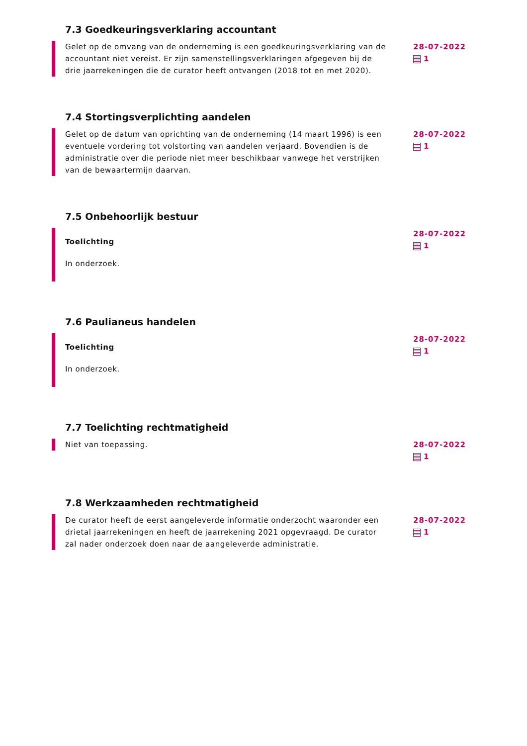7.3 Goedkeuringsverklaring accountant
Gelet op de omvang van de onderneming is een goedkeuringsverklaring van de accountant niet vereist. Er zijn samenstellingsverklaringen afgegeven bij de drie jaarrekeningen die de curator heeft ontvangen (2018 tot en met 2020).
28-07-2022
1
7.4 Stortingsverplichting aandelen
Gelet op de datum van oprichting van de onderneming (14 maart 1996) is een eventuele vordering tot volstorting van aandelen verjaard. Bovendien is de administratie over die periode niet meer beschikbaar vanwege het verstrijken van de bewaartermijn daarvan.
28-07-2022
1
7.5 Onbehoorlijk bestuur
Toelichting
In onderzoek.
28-07-2022
1
7.6 Paulianeus handelen
Toelichting
In onderzoek.
28-07-2022
1
7.7 Toelichting rechtmatigheid
Niet van toepassing. 28-07-2022
1
7.8 Werkzaamheden rechtmatigheid
De curator heeft de eerst aangeleverde informatie onderzocht waaronder een drietal jaarrekeningen en heeft de jaarrekening 2021 opgevraagd. De curator zal nader onderzoek doen naar de aangeleverde administratie.
28-07-2022
1